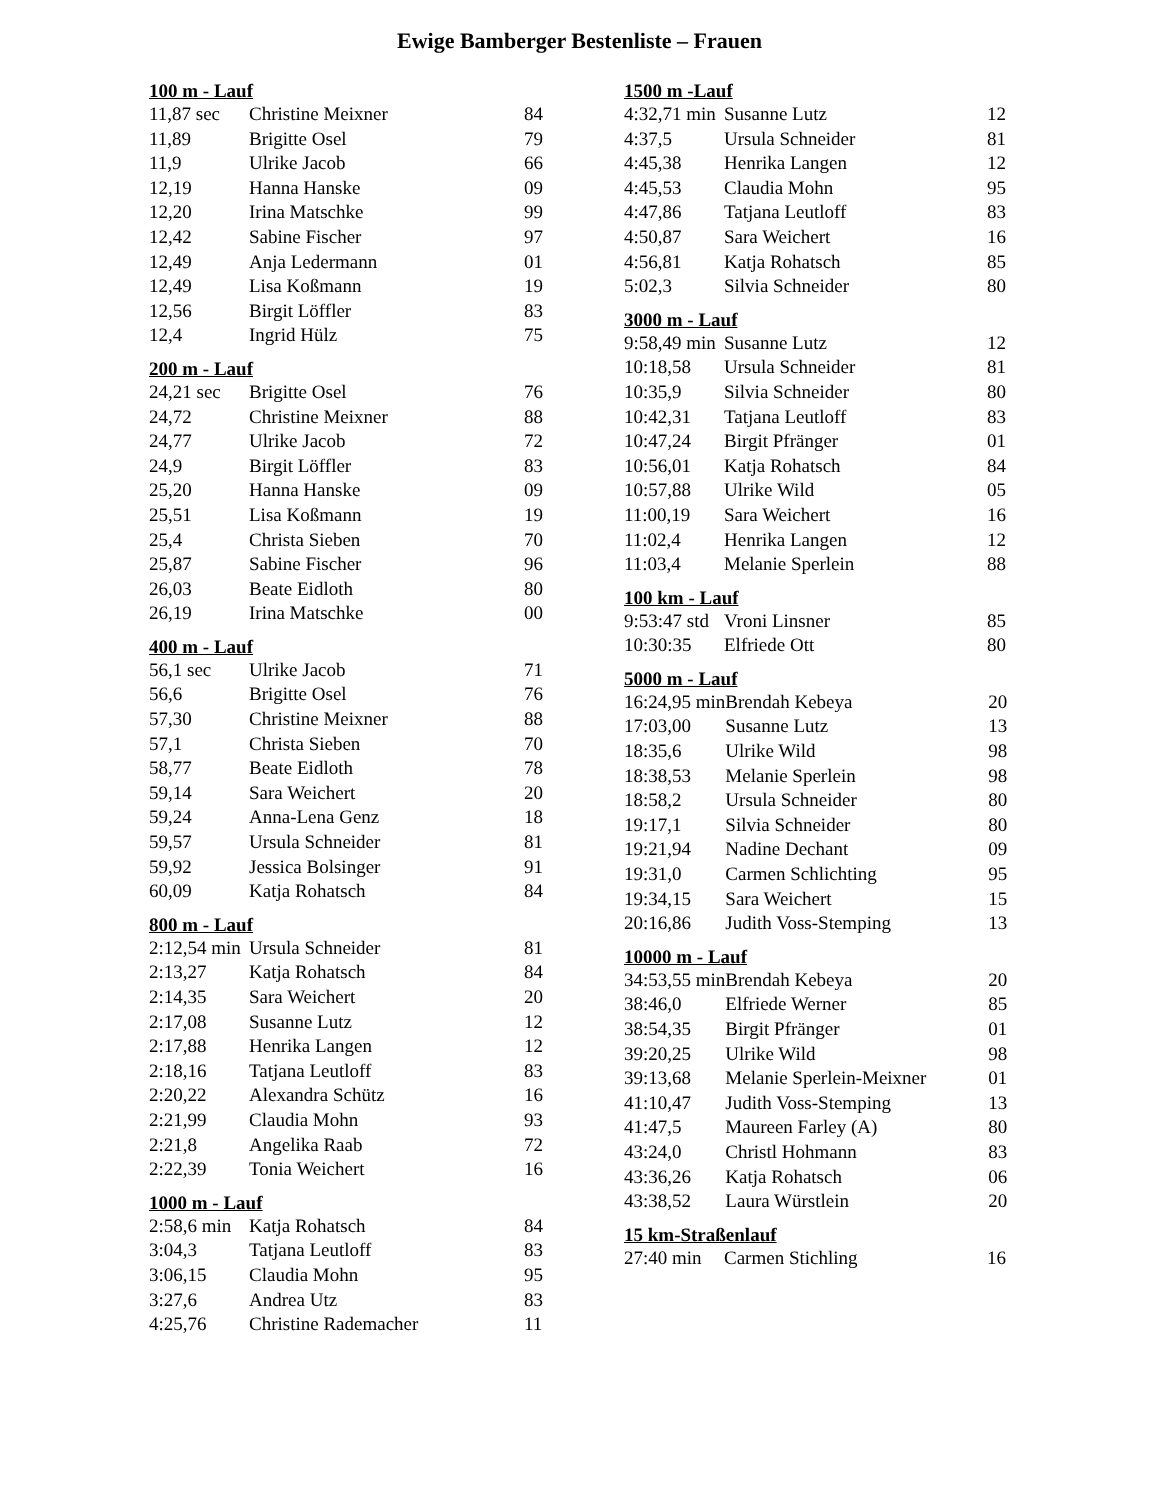Ewige Bamberger Bestenliste – Frauen
100 m - Lauf
| 11,87 sec | Christine Meixner | 84 |
| 11,89 | Brigitte Osel | 79 |
| 11,9 | Ulrike Jacob | 66 |
| 12,19 | Hanna Hanske | 09 |
| 12,20 | Irina Matschke | 99 |
| 12,42 | Sabine Fischer | 97 |
| 12,49 | Anja Ledermann | 01 |
| 12,49 | Lisa Koßmann | 19 |
| 12,56 | Birgit Löffler | 83 |
| 12,4 | Ingrid Hülz | 75 |
200 m - Lauf
| 24,21 sec | Brigitte Osel | 76 |
| 24,72 | Christine Meixner | 88 |
| 24,77 | Ulrike Jacob | 72 |
| 24,9 | Birgit Löffler | 83 |
| 25,20 | Hanna Hanske | 09 |
| 25,51 | Lisa Koßmann | 19 |
| 25,4 | Christa Sieben | 70 |
| 25,87 | Sabine Fischer | 96 |
| 26,03 | Beate Eidloth | 80 |
| 26,19 | Irina Matschke | 00 |
400 m - Lauf
| 56,1 sec | Ulrike Jacob | 71 |
| 56,6 | Brigitte Osel | 76 |
| 57,30 | Christine Meixner | 88 |
| 57,1 | Christa Sieben | 70 |
| 58,77 | Beate Eidloth | 78 |
| 59,14 | Sara Weichert | 20 |
| 59,24 | Anna-Lena Genz | 18 |
| 59,57 | Ursula Schneider | 81 |
| 59,92 | Jessica Bolsinger | 91 |
| 60,09 | Katja Rohatsch | 84 |
800 m - Lauf
| 2:12,54 min | Ursula Schneider | 81 |
| 2:13,27 | Katja Rohatsch | 84 |
| 2:14,35 | Sara Weichert | 20 |
| 2:17,08 | Susanne Lutz | 12 |
| 2:17,88 | Henrika Langen | 12 |
| 2:18,16 | Tatjana Leutloff | 83 |
| 2:20,22 | Alexandra Schütz | 16 |
| 2:21,99 | Claudia Mohn | 93 |
| 2:21,8 | Angelika Raab | 72 |
| 2:22,39 | Tonia Weichert | 16 |
1000 m - Lauf
| 2:58,6 min | Katja Rohatsch | 84 |
| 3:04,3 | Tatjana Leutloff | 83 |
| 3:06,15 | Claudia Mohn | 95 |
| 3:27,6 | Andrea Utz | 83 |
| 4:25,76 | Christine Rademacher | 11 |
1500 m -Lauf
| 4:32,71 min | Susanne Lutz | 12 |
| 4:37,5 | Ursula Schneider | 81 |
| 4:45,38 | Henrika Langen | 12 |
| 4:45,53 | Claudia Mohn | 95 |
| 4:47,86 | Tatjana Leutloff | 83 |
| 4:50,87 | Sara Weichert | 16 |
| 4:56,81 | Katja Rohatsch | 85 |
| 5:02,3 | Silvia Schneider | 80 |
3000 m - Lauf
| 9:58,49 min | Susanne Lutz | 12 |
| 10:18,58 | Ursula Schneider | 81 |
| 10:35,9 | Silvia Schneider | 80 |
| 10:42,31 | Tatjana Leutloff | 83 |
| 10:47,24 | Birgit Pfränger | 01 |
| 10:56,01 | Katja Rohatsch | 84 |
| 10:57,88 | Ulrike Wild | 05 |
| 11:00,19 | Sara Weichert | 16 |
| 11:02,4 | Henrika Langen | 12 |
| 11:03,4 | Melanie Sperlein | 88 |
100 km - Lauf
| 9:53:47 std | Vroni Linsner | 85 |
| 10:30:35 | Elfriede Ott | 80 |
5000 m - Lauf
| 16:24,95 min | Brendah Kebeya | 20 |
| 17:03,00 | Susanne Lutz | 13 |
| 18:35,6 | Ulrike Wild | 98 |
| 18:38,53 | Melanie Sperlein | 98 |
| 18:58,2 | Ursula Schneider | 80 |
| 19:17,1 | Silvia Schneider | 80 |
| 19:21,94 | Nadine Dechant | 09 |
| 19:31,0 | Carmen Schlichting | 95 |
| 19:34,15 | Sara Weichert | 15 |
| 20:16,86 | Judith Voss-Stemping | 13 |
10000 m - Lauf
| 34:53,55 min | Brendah Kebeya | 20 |
| 38:46,0 | Elfriede Werner | 85 |
| 38:54,35 | Birgit Pfränger | 01 |
| 39:20,25 | Ulrike Wild | 98 |
| 39:13,68 | Melanie Sperlein-Meixner | 01 |
| 41:10,47 | Judith Voss-Stemping | 13 |
| 41:47,5 | Maureen Farley (A) | 80 |
| 43:24,0 | Christl Hohmann | 83 |
| 43:36,26 | Katja Rohatsch | 06 |
| 43:38,52 | Laura Würstlein | 20 |
15 km-Straßenlauf
| 27:40 min | Carmen Stichling | 16 |